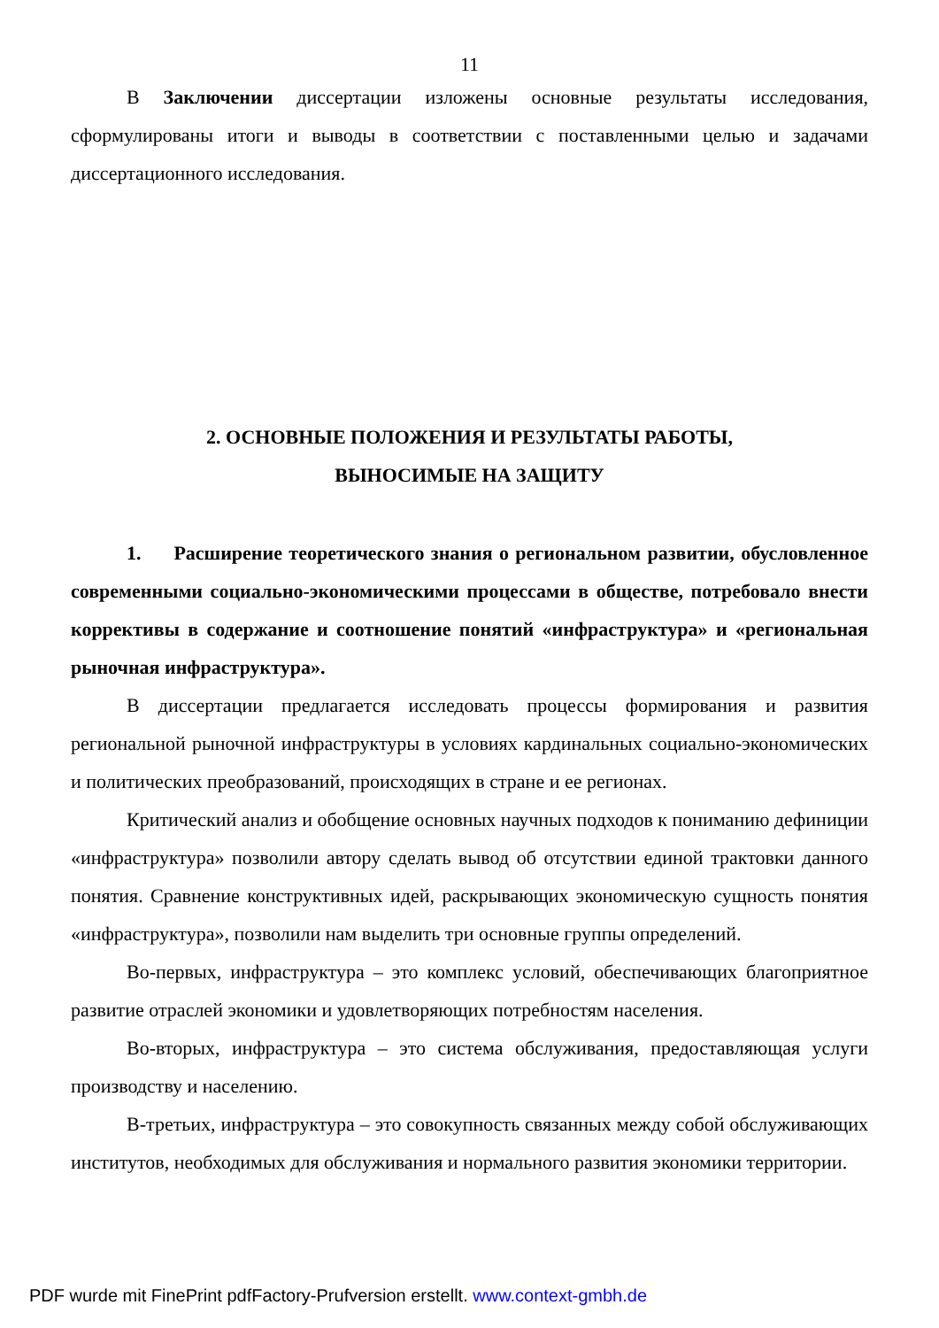11
В Заключении диссертации изложены основные результаты исследования, сформулированы итоги и выводы в соответствии с поставленными целью и задачами диссертационного исследования.
2. ОСНОВНЫЕ ПОЛОЖЕНИЯ И РЕЗУЛЬТАТЫ РАБОТЫ,
ВЫНОСИМЫЕ НА ЗАЩИТУ
1. Расширение теоретического знания о региональном развитии, обусловленное современными социально-экономическими процессами в обществе, потребовало внести коррективы в содержание и соотношение понятий «инфраструктура» и «региональная рыночная инфраструктура».
В диссертации предлагается исследовать процессы формирования и развития региональной рыночной инфраструктуры в условиях кардинальных социально-экономических и политических преобразований, происходящих в стране и ее регионах.
Критический анализ и обобщение основных научных подходов к пониманию дефиниции «инфраструктура» позволили автору сделать вывод об отсутствии единой трактовки данного понятия. Сравнение конструктивных идей, раскрывающих экономическую сущность понятия «инфраструктура», позволили нам выделить три основные группы определений.
Во-первых, инфраструктура – это комплекс условий, обеспечивающих благоприятное развитие отраслей экономики и удовлетворяющих потребностям населения.
Во-вторых, инфраструктура – это система обслуживания, предоставляющая услуги производству и населению.
В-третьих, инфраструктура – это совокупность связанных между собой обслуживающих институтов, необходимых для обслуживания и нормального развития экономики территории.
PDF wurde mit FinePrint pdfFactory-Prufversion erstellt. www.context-gmbh.de